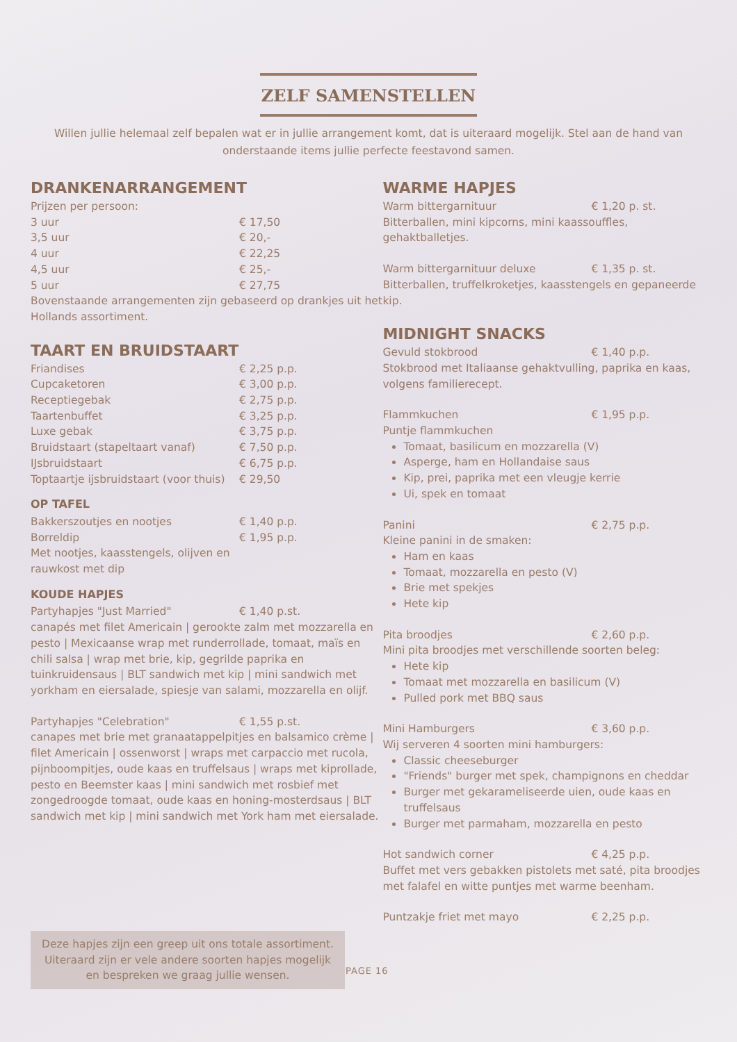ZELF SAMENSTELLEN
Willen jullie helemaal zelf bepalen wat er in jullie arrangement komt, dat is uiteraard mogelijk. Stel aan de hand van onderstaande items jullie perfecte feestavond samen.
DRANKENARRANGEMENT
Prijzen per persoon:
3 uur € 17,50
3,5 uur € 20,-
4 uur € 22,25
4,5 uur € 25,-
5 uur € 27,75
Bovenstaande arrangementen zijn gebaseerd op drankjes uit het Hollands assortiment.
TAART EN BRUIDSTAART
Friandises € 2,25 p.p.
Cupcaketoren € 3,00 p.p.
Receptiegebak € 2,75 p.p.
Taartenbuffet € 3,25 p.p.
Luxe gebak € 3,75 p.p.
Bruidstaart (stapeltaart vanaf) € 7,50 p.p.
IJsbruidstaart € 6,75 p.p.
Toptaartje ijsbruidstaart (voor thuis) € 29,50
OP TAFEL
Bakkerszoutjes en nootjes € 1,40 p.p.
Borreldip € 1,95 p.p.
Met nootjes, kaasstengels, olijven en
rauwkost met dip
KOUDE HAPJES
Partyhapjes "Just Married" € 1,40 p.st.
canapés met filet Americain | gerookte zalm met mozzarella en pesto | Mexicaanse wrap met runderrollade, tomaat, maïs en chili salsa | wrap met brie, kip, gegrilde paprika en tuinkruidensaus | BLT sandwich met kip | mini sandwich met yorkham en eiersalade, spiesje van salami, mozzarella en olijf.
Partyhapjes "Celebration" € 1,55 p.st.
canapes met brie met granaatappelpitjes en balsamico crème | filet Americain | ossenworst | wraps met carpaccio met rucola, pijnboompitjes, oude kaas en truffelsaus | wraps met kiprollade, pesto en Beemster kaas | mini sandwich met rosbief met zongedroogde tomaat, oude kaas en honing-mosterdsaus | BLT sandwich met kip | mini sandwich met York ham met eiersalade.
WARME HAPJES
Warm bittergarnituur € 1,20 p. st.
Bitterballen, mini kipcorns, mini kaassouffles, gehaktballetjes.
Warm bittergarnituur deluxe € 1,35 p. st.
Bitterballen, truffelkroketjes, kaasstengels en gepaneerde kip.
MIDNIGHT SNACKS
Gevuld stokbrood € 1,40 p.p.
Stokbrood met Italiaanse gehaktvulling, paprika en kaas, volgens familierecept.
Flammkuchen € 1,95 p.p.
Puntje flammkuchen
Tomaat, basilicum en mozzarella (V)
Asperge, ham en Hollandaise saus
Kip, prei, paprika met een vleugje kerrie
Ui, spek en tomaat
Panini € 2,75 p.p.
Kleine panini in de smaken:
Ham en kaas
Tomaat, mozzarella en pesto (V)
Brie met spekjes
Hete kip
Pita broodjes € 2,60 p.p.
Mini pita broodjes met verschillende soorten beleg:
Hete kip
Tomaat met mozzarella en basilicum (V)
Pulled pork met BBQ saus
Mini Hamburgers € 3,60 p.p.
Wij serveren 4 soorten mini hamburgers:
Classic cheeseburger
"Friends" burger met spek, champignons en cheddar
Burger met gekarameliseerde uien, oude kaas en truffelsaus
Burger met parmaham, mozzarella en pesto
Hot sandwich corner € 4,25 p.p.
Buffet met vers gebakken pistolets met saté, pita broodjes met falafel en witte puntjes met warme beenham.
Puntzakje friet met mayo € 2,25 p.p.
Deze hapjes zijn een greep uit ons totale assortiment.
Uiteraard zijn er vele andere soorten hapjes mogelijk
en bespreken we graag jullie wensen.
PAGE 16